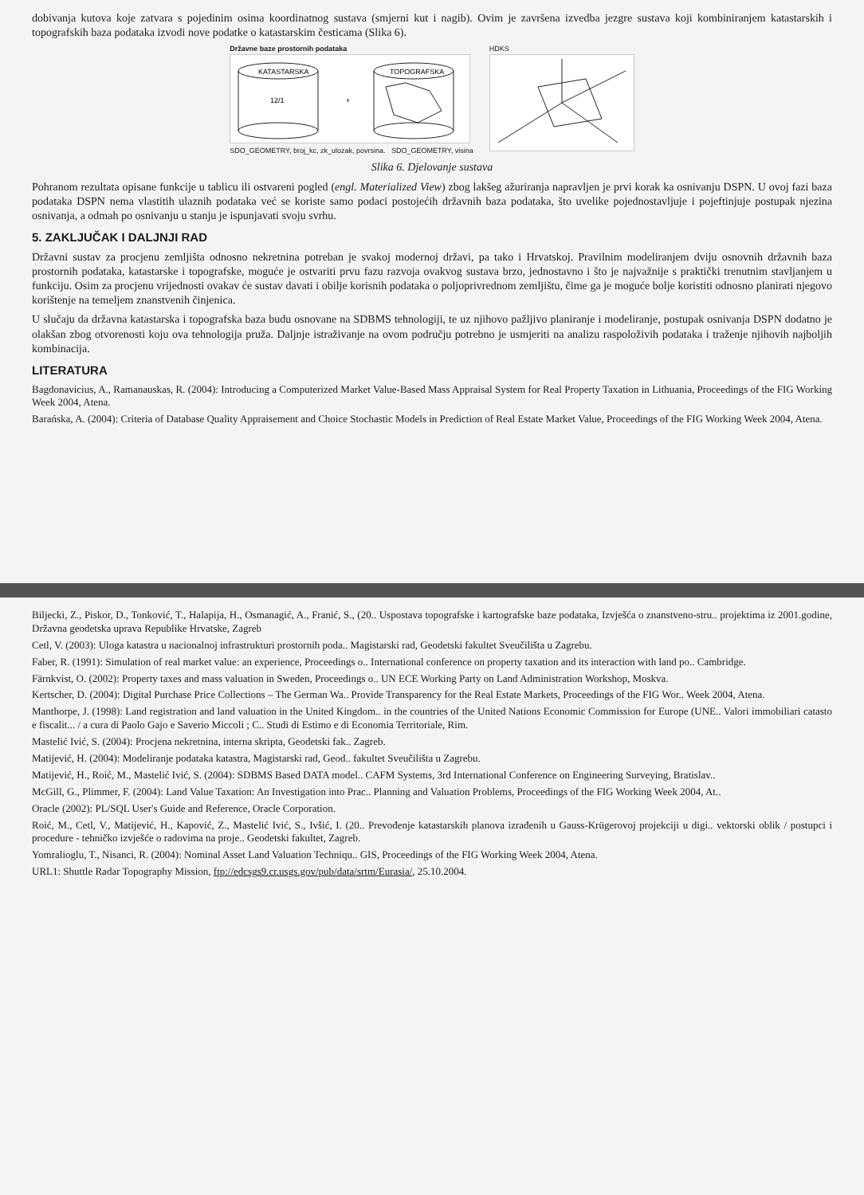dobivanja kutova koje zatvara s pojedinim osima koordinatnog sustava (smjerni kut i nagib). Ovim je završena izvedba jezgre sustava koji kombiniranjem katastarskih i topografskih baza podataka izvodi nove podatke o katastarskim česticama (Slika 6).
Državne baze prostornih podataka
KATASTARSKA
12/1
+
TOPOGRAFSKA
SDO_GEOMETRY, broj_kc, zk_ulozak, povrsina. SDO_GEOMETRY, visina
HDKS
Slika 6. Djelovanje sustava
Pohranom rezultata opisane funkcije u tablicu ili ostvareni pogled (engl. Materialized View) zbog lakšeg ažuriranja napravljen je prvi korak ka osnivanju DSPN. U ovoj fazi baza podataka DSPN nema vlastitih ulaznih podataka već se koriste samo podaci postojećih državnih baza podataka, što uvelike pojednostavljuje i pojeftinjuje postupak njezina osnivanja, a odmah po osnivanju u stanju je ispunjavati svoju svrhu.
5. ZAKLJUČAK I DALJNJI RAD
Državni sustav za procjenu zemljišta odnosno nekretnina potreban je svakoj modernoj državi, pa tako i Hrvatskoj. Pravilnim modeliranjem dviju osnovnih državnih baza prostornih podataka, katastarske i topografske, moguće je ostvariti prvu fazu razvoja ovakvog sustava brzo, jednostavno i što je najvažnije s praktički trenutnim stavljanjem u funkciju. Osim za procjenu vrijednosti ovakav će sustav davati i obilje korisnih podataka o poljoprivrednom zemljištu, čime ga je moguće bolje koristiti odnosno planirati njegovo korištenje na temeljem znanstvenih činjenica.
U slučaju da državna katastarska i topografska baza budu osnovane na SDBMS tehnologiji, te uz njihovo pažljivo planiranje i modeliranje, postupak osnivanja DSPN dodatno je olakšan zbog otvorenosti koju ova tehnologija pruža. Daljnje istraživanje na ovom području potrebno je usmjeriti na analizu raspoloživih podataka i traženje njihovih najboljih kombinacija.
LITERATURA
Bagdonavicius, A., Ramanauskas, R. (2004): Introducing a Computerized Market Value-Based Mass Appraisal System for Real Property Taxation in Lithuania, Proceedings of the FIG Working Week 2004, Atena.
Barańska, A. (2004): Criteria of Database Quality Appraisement and Choice Stochastic Models in Prediction of Real Estate Market Value, Proceedings of the FIG Working Week 2004, Atena.
Biljecki, Z., Piskor, D., Tonković, T., Halapija, H., Osmanagić, A., Franić, S., (20.. Uspostava topografske i kartografske baze podataka, Izvješća o znanstveno-stru.. projektima iz 2001.godine, Državna geodetska uprava Republike Hrvatske, Zagreb
Cetl, V. (2003): Uloga katastra u nacionalnoj infrastrukturi prostornih poda.. Magistarski rad, Geodetski fakultet Sveučilišta u Zagrebu.
Faber, R. (1991): Simulation of real market value: an experience, Proceedings o.. International conference on property taxation and its interaction with land po.. Cambridge.
Färnkvist, O. (2002): Property taxes and mass valuation in Sweden, Proceedings o.. UN ECE Working Party on Land Administration Workshop, Moskva.
Kertscher, D. (2004): Digital Purchase Price Collections – The German Wa.. Provide Transparency for the Real Estate Markets, Proceedings of the FIG Wor.. Week 2004, Atena.
Manthorpe, J. (1998): Land registration and land valuation in the United Kingdom.. in the countries of the United Nations Economic Commission for Europe (UNE.. Valori immobiliari catasto e fiscalit... / a cura di Paolo Gajo e Saverio Miccoli ; C.. Studi di Estimo e di Economia Territoriale, Rim.
Mastelić Ivić, S. (2004): Procjena nekretnina, interna skripta, Geodetski fak.. Zagreb.
Matijević, H. (2004): Modeliranje podataka katastra, Magistarski rad, Geod.. fakultet Sveučilišta u Zagrebu.
Matijević, H., Roić, M., Mastelić Ivić, S. (2004): SDBMS Based DATA model.. CAFM Systems, 3rd International Conference on Engineering Surveying, Bratislav..
McGill, G., Plimmer, F. (2004): Land Value Taxation: An Investigation into Prac.. Planning and Valuation Problems, Proceedings of the FIG Working Week 2004, At..
Oracle (2002): PL/SQL User's Guide and Reference, Oracle Corporation.
Roić, M., Cetl, V., Matijević, H., Kapović, Z., Mastelić Ivić, S., Ivšić, I. (20.. Prevođenje katastarskih planova izrađenih u Gauss-Krügerovoj projekciji u digi.. vektorski oblik / postupci i procedure - tehničko izvješće o radovima na proje.. Geodetski fakultet, Zagreb.
Yomralioglu, T., Nisanci, R. (2004): Nominal Asset Land Valuation Techniqu.. GIS, Proceedings of the FIG Working Week 2004, Atena.
URL1: Shuttle Radar Topography Mission, ftp://edcsgs9.cr.usgs.gov/pub/data/srtm/Eurasia/, 25.10.2004.